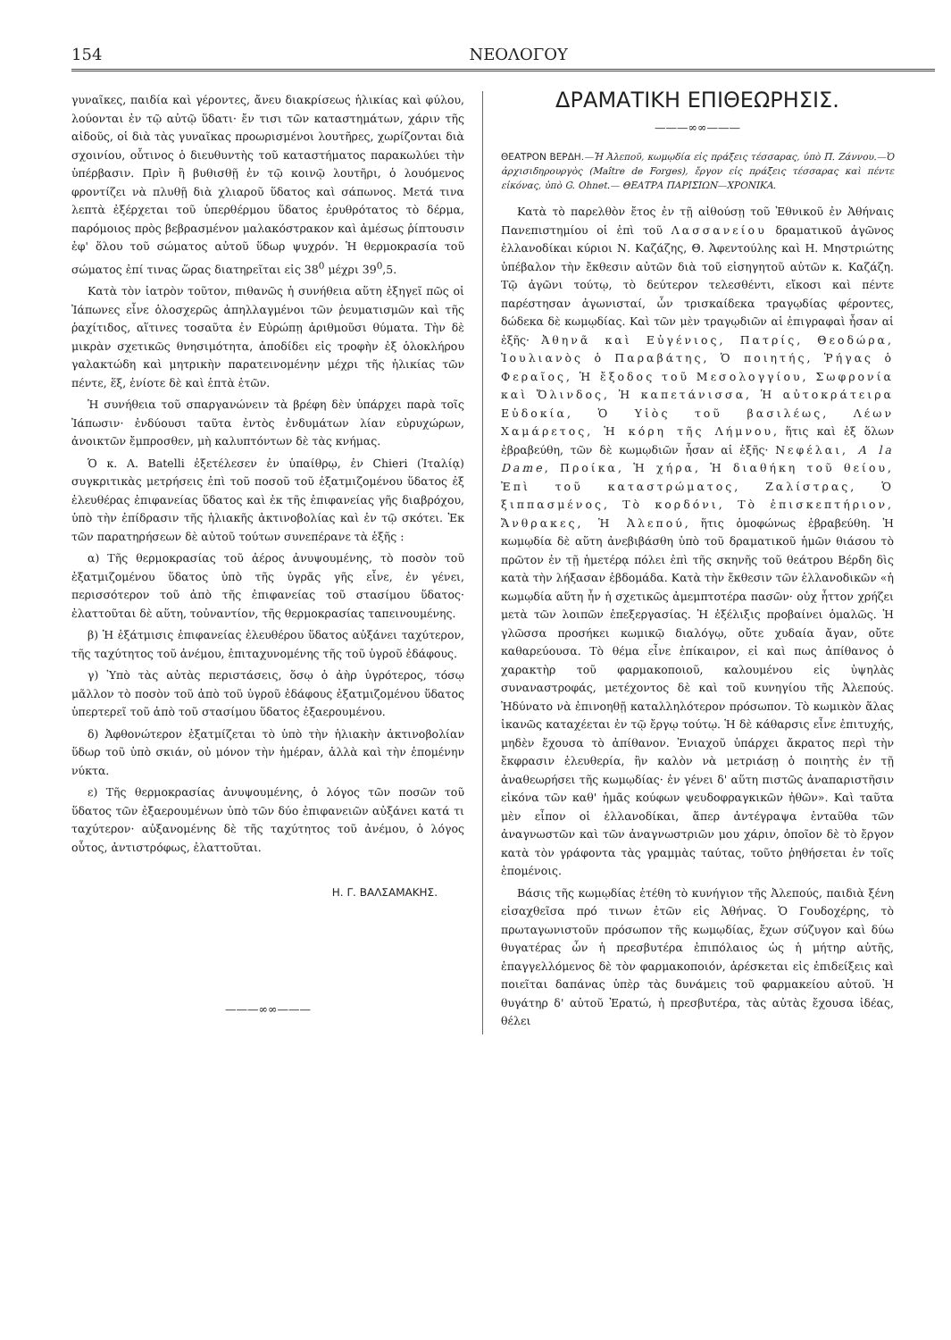154 ΝΕΟΛΟΓΟΥ
γυναῖκες, παιδία καὶ γέροντες, ἄνευ διακρίσεως ἡλικίας καὶ φύλου, λούονται ἐν τῷ αὐτῷ ὕδατι· ἔν τισι τῶν καταστημάτων, χάριν τῆς αἰδοῦς, οἱ διὰ τὰς γυναῖκας προωρισμένοι λουτῆρες, χωρίζονται διὰ σχοινίου, οὗτινος ὁ διευθυντὴς τοῦ καταστήματος παρακωλύει τὴν ὑπέρβασιν. Πρὶν ἢ βυθισθῇ ἐν τῷ κοινῷ λουτῆρι, ὁ λουόμενος φροντίζει νὰ πλυθῇ διὰ χλιαροῦ ὕδατος καὶ σάπωνος. Μετά τινα λεπτὰ ἐξέρχεται τοῦ ὑπερθέρμου ὕδατος ἐρυθρότατος τὸ δέρμα, παρόμοιος πρὸς βεβρασμένον μαλακόστρακον καὶ ἀμέσως ῥίπτουσιν ἐφ' ὅλου τοῦ σώματος αὐτοῦ ὕδωρ ψυχρόν. Ἡ θερμοκρασία τοῦ σώματος ἐπί τινας ὥρας διατηρεῖται εἰς 38<sup>0</sup> μέχρι 39<sup>0</sup>,5.
Κατὰ τὸν ἰατρὸν τοῦτον, πιθανῶς ἡ συνήθεια αὕτη ἐξηγεῖ πῶς οἱ Ἰάπωνες εἶνε ὁλοσχερῶς ἀπηλλαγμένοι τῶν ῥευματισμῶν καὶ τῆς ῥαχίτιδος, αἵτινες τοσαῦτα ἐν Εὐρώπῃ ἀριθμοῦσι θύματα. Τὴν δὲ μικρὰν σχετικῶς θνησιμότητα, ἀποδίδει εἰς τροφὴν ἐξ ὁλοκλήρου γαλακτώδη καὶ μητρικὴν παρατεινομένην μέχρι τῆς ἡλικίας τῶν πέντε, ἕξ, ἐνίοτε δὲ καὶ ἑπτὰ ἐτῶν.
Ἡ συνήθεια τοῦ σπαργανώνειν τὰ βρέφη δὲν ὑπάρχει παρὰ τοῖς Ἰάπωσιν· ἐνδύουσι ταῦτα ἐντὸς ἐνδυμάτων λίαν εὐρυχώρων, ἀνοικτῶν ἔμπροσθεν, μὴ καλυπτόντων δὲ τὰς κνήμας.
Ὁ κ. A. Batelli ἐξετέλεσεν ἐν ὑπαίθρῳ, ἐν Chieri (Ἰταλίᾳ) συγκριτικὰς μετρήσεις ἐπὶ τοῦ ποσοῦ τοῦ ἐξατμιζομένου ὕδατος ἐξ ἐλευθέρας ἐπιφανείας ὕδατος καὶ ἐκ τῆς ἐπιφανείας γῆς διαβρόχου, ὑπὸ τὴν ἐπίδρασιν τῆς ἡλιακῆς ἀκτινοβολίας καὶ ἐν τῷ σκότει. Ἐκ τῶν παρατηρήσεων δὲ αὐτοῦ τούτων συνεπέρανε τὰ ἑξῆς :
α) Τῆς θερμοκρασίας τοῦ ἀέρος ἀνυψουμένης, τὸ ποσὸν τοῦ ἐξατμιζομένου ὕδατος ὑπὸ τῆς ὑγρᾶς γῆς εἶνε, ἐν γένει, περισσότερον τοῦ ἀπὸ τῆς ἐπιφανείας τοῦ στασίμου ὕδατος· ἐλαττοῦται δὲ αὕτη, τοὐναντίον, τῆς θερμοκρασίας ταπεινουμένης.
β) Ἡ ἐξάτμισις ἐπιφανείας ἐλευθέρου ὕδατος αὐξάνει ταχύτερον, τῆς ταχύτητος τοῦ ἀνέμου, ἐπιταχυνομένης τῆς τοῦ ὑγροῦ ἐδάφους.
γ) Ὑπὸ τὰς αὐτὰς περιστάσεις, ὅσῳ ὁ ἀὴρ ὑγρότερος, τόσῳ μᾶλλον τὸ ποσὸν τοῦ ἀπὸ τοῦ ὑγροῦ ἐδάφους ἐξατμιζομένου ὕδατος ὑπερτερεῖ τοῦ ἀπὸ τοῦ στασίμου ὕδατος ἐξαερουμένου.
δ) Ἀφθονώτερον ἐξατμίζεται τὸ ὑπὸ τὴν ἡλιακὴν ἀκτινοβολίαν ὕδωρ τοῦ ὑπὸ σκιάν, οὐ μόνον τὴν ἡμέραν, ἀλλὰ καὶ τὴν ἐπομένην νύκτα.
ε) Τῆς θερμοκρασίας ἀνυψουμένης, ὁ λόγος τῶν ποσῶν τοῦ ὕδατος τῶν ἐξαερουμένων ὑπὸ τῶν δύο ἐπιφανειῶν αὐξάνει κατά τι ταχύτερον· αὐξανομένης δὲ τῆς ταχύτητος τοῦ ἀνέμου, ὁ λόγος οὗτος, ἀντιστρόφως, ἐλαττοῦται.
Η. Γ. ΒΑΛΣΑΜΑΚΗΣ.
———∞∞———
ΔΡΑΜΑΤΙΚΗ ΕΠΙΘΕΩΡΗΣΙΣ.
———∞∞———
ΘΕΑΤΡΟΝ ΒΕΡΔΗ.—Ἡ Ἀλεποῦ, κωμῳδία εἰς πράξεις τέσσαρας, ὑπὸ Π. Ζάννου.—Ὁ ἀρχισιδηρουργὸς (Maître de Forges), ἔργον εἰς πράξεις τέσσαρας καὶ πέντε εἰκόνας, ὑπὸ G. Ohnet.— ΘΕΑΤΡΑ ΠΑΡΙΣΙΩΝ—ΧΡΟΝΙΚΑ.
Κατὰ τὸ παρελθὸν ἔτος ἐν τῇ αἰθούσῃ τοῦ Ἐθνικοῦ ἐν Ἀθήναις Πανεπιστημίου οἱ ἐπὶ τοῦ Λασσανείου δραματικοῦ ἀγῶνος ἑλλανοδίκαι κύριοι Ν. Καζάζης, Θ. Ἀφεντούλης καὶ Η. Μηστριώτης ὑπέβαλον τὴν ἔκθεσιν αὐτῶν διὰ τοῦ εἰσηγητοῦ αὐτῶν κ. Καζάζη. Τῷ ἀγῶνι τούτῳ, τὸ δεύτερον τελεσθέντι, εἴκοσι καὶ πέντε παρέστησαν ἀγωνισταί, ὧν τρισκαίδεκα τραγῳδίας φέροντες, δώδεκα δὲ κωμῳδίας. Καὶ τῶν μὲν τραγῳδιῶν αἱ ἐπιγραφαὶ ἦσαν αἱ ἑξῆς· Ἀθηνᾶ καὶ Εὐγένιος, Πατρίς, Θεοδώρα, Ἰουλιανὸς ὁ Παραβάτης, Ὁ ποιητής, Ῥήγας ὁ Φεραῖος, Ἡ ἔξοδος τοῦ Μεσολογγίου, Σωφρονία καὶ Ὄλινδος, Ἡ καπετάνισσα, Ἡ αὐτοκράτειρα Εὐδοκία, Ὁ Υἱὸς τοῦ βασιλέως, Λέων Χαμάρετος, Ἡ κόρη τῆς Λήμνου, ἥτις καὶ ἐξ ὅλων ἐβραβεύθη, τῶν δὲ κωμῳδιῶν ἦσαν αἱ ἑξῆς· Νεφέλαι, A la Dame, Προίκα, Ἡ χήρα, Ἡ διαθήκη τοῦ θείου, Ἐπὶ τοῦ καταστρώματος, Ζαλίστρας, Ὁ ξιππασμένος, Τὸ κορδόνι, Τὸ ἐπισκεπτήριον, Ἄνθρακες, Ἡ Ἀλεπού, ἥτις ὁμοφώνως ἐβραβεύθη. Ἡ κωμῳδία δὲ αὕτη ἀνεβιβάσθη ὑπὸ τοῦ δραματικοῦ ἡμῶν θιάσου τὸ πρῶτον ἐν τῇ ἡμετέρᾳ πόλει ἐπὶ τῆς σκηνῆς τοῦ θεάτρου Βέρδη δὶς κατὰ τὴν λήξασαν ἑβδομάδα. Κατὰ τὴν ἔκθεσιν τῶν ἑλλανοδικῶν «ἡ κωμῳδία αὕτη ἦν ἡ σχετικῶς ἀμεμπτοτέρα πασῶν· οὐχ ἧττον χρήζει μετὰ τῶν λοιπῶν ἐπεξεργασίας. Ἡ ἐξέλιξις προβαίνει ὁμαλῶς. Ἡ γλῶσσα προσήκει κωμικῷ διαλόγῳ, οὔτε χυδαία ἄγαν, οὔτε καθαρεύουσα. Τὸ θέμα εἶνε ἐπίκαιρον, εἰ καὶ πως ἀπίθανος ὁ χαρακτὴρ τοῦ φαρμακοποιοῦ, καλουμένου εἰς ὑψηλὰς συναναστροφάς, μετέχοντος δὲ καὶ τοῦ κυνηγίου τῆς Ἀλεπούς. Ἠδύνατο νὰ ἐπινοηθῇ καταλληλότερον πρόσωπον. Τὸ κωμικὸν ἅλας ἱκανῶς καταχέεται ἐν τῷ ἔργῳ τούτῳ. Ἡ δὲ κάθαρσις εἶνε ἐπιτυχής, μηδὲν ἔχουσα τὸ ἀπίθανον. Ἐνιαχοῦ ὑπάρχει ἄκρατος περὶ τὴν ἔκφρασιν ἐλευθερία, ἣν καλὸν νὰ μετριάσῃ ὁ ποιητὴς ἐν τῇ ἀναθεωρήσει τῆς κωμῳδίας· ἐν γένει δ' αὕτη πιστῶς ἀναπαριστῆσιν εἰκόνα τῶν καθ' ἡμᾶς κούφων ψευδοφραγκικῶν ἠθῶν». Καὶ ταῦτα μὲν εἶπον οἱ ἑλλανοδίκαι, ἅπερ ἀντέγραψα ἐνταῦθα τῶν ἀναγνωστῶν καὶ τῶν ἀναγνωστριῶν μου χάριν, ὁποῖον δὲ τὸ ἔργον κατὰ τὸν γράφοντα τὰς γραμμὰς ταύτας, τοῦτο ῥηθήσεται ἐν τοῖς ἑπομένοις.
Βάσις τῆς κωμῳδίας ἐτέθη τὸ κυνήγιον τῆς Ἀλεπούς, παιδιὰ ξένη εἰσαχθεῖσα πρό τινων ἐτῶν εἰς Ἀθήνας. Ὁ Γουδοχέρης, τὸ πρωταγωνιστοῦν πρόσωπον τῆς κωμῳδίας, ἔχων σύζυγον καὶ δύω θυγατέρας ὧν ἡ πρεσβυτέρα ἐπιπόλαιος ὡς ἡ μήτηρ αὐτῆς, ἐπαγγελλόμενος δὲ τὸν φαρμακοποιόν, ἀρέσκεται εἰς ἐπιδείξεις καὶ ποιεῖται δαπάνας ὑπὲρ τὰς δυνάμεις τοῦ φαρμακείου αὐτοῦ. Ἡ θυγάτηρ δ' αὐτοῦ Ἐρατώ, ἡ πρεσβυτέρα, τὰς αὐτὰς ἔχουσα ἰδέας, θέλει